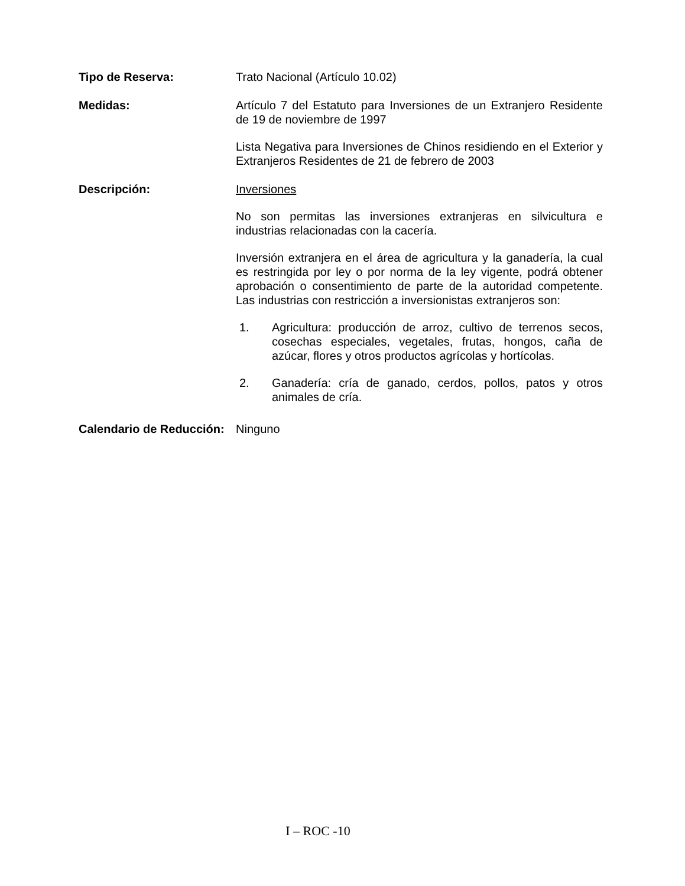Tipo de Reserva: Trato Nacional (Artículo 10.02)
Medidas: Artículo 7 del Estatuto para Inversiones de un Extranjero Residente de 19 de noviembre de 1997
Lista Negativa para Inversiones de Chinos residiendo en el Exterior y Extranjeros Residentes de 21 de febrero de 2003
Descripción: Inversiones
No son permitas las inversiones extranjeras en silvicultura e industrias relacionadas con la cacería.
Inversión extranjera en el área de agricultura y la ganadería, la cual es restringida por ley o por norma de la ley vigente, podrá obtener aprobación o consentimiento de parte de la autoridad competente. Las industrias con restricción a inversionistas extranjeros son:
1. Agricultura: producción de arroz, cultivo de terrenos secos, cosechas especiales, vegetales, frutas, hongos, caña de azúcar, flores y otros productos agrícolas y hortícolas.
2. Ganadería: cría de ganado, cerdos, pollos, patos y otros animales de cría.
Calendario de Reducción:
Ninguno
I – ROC -10